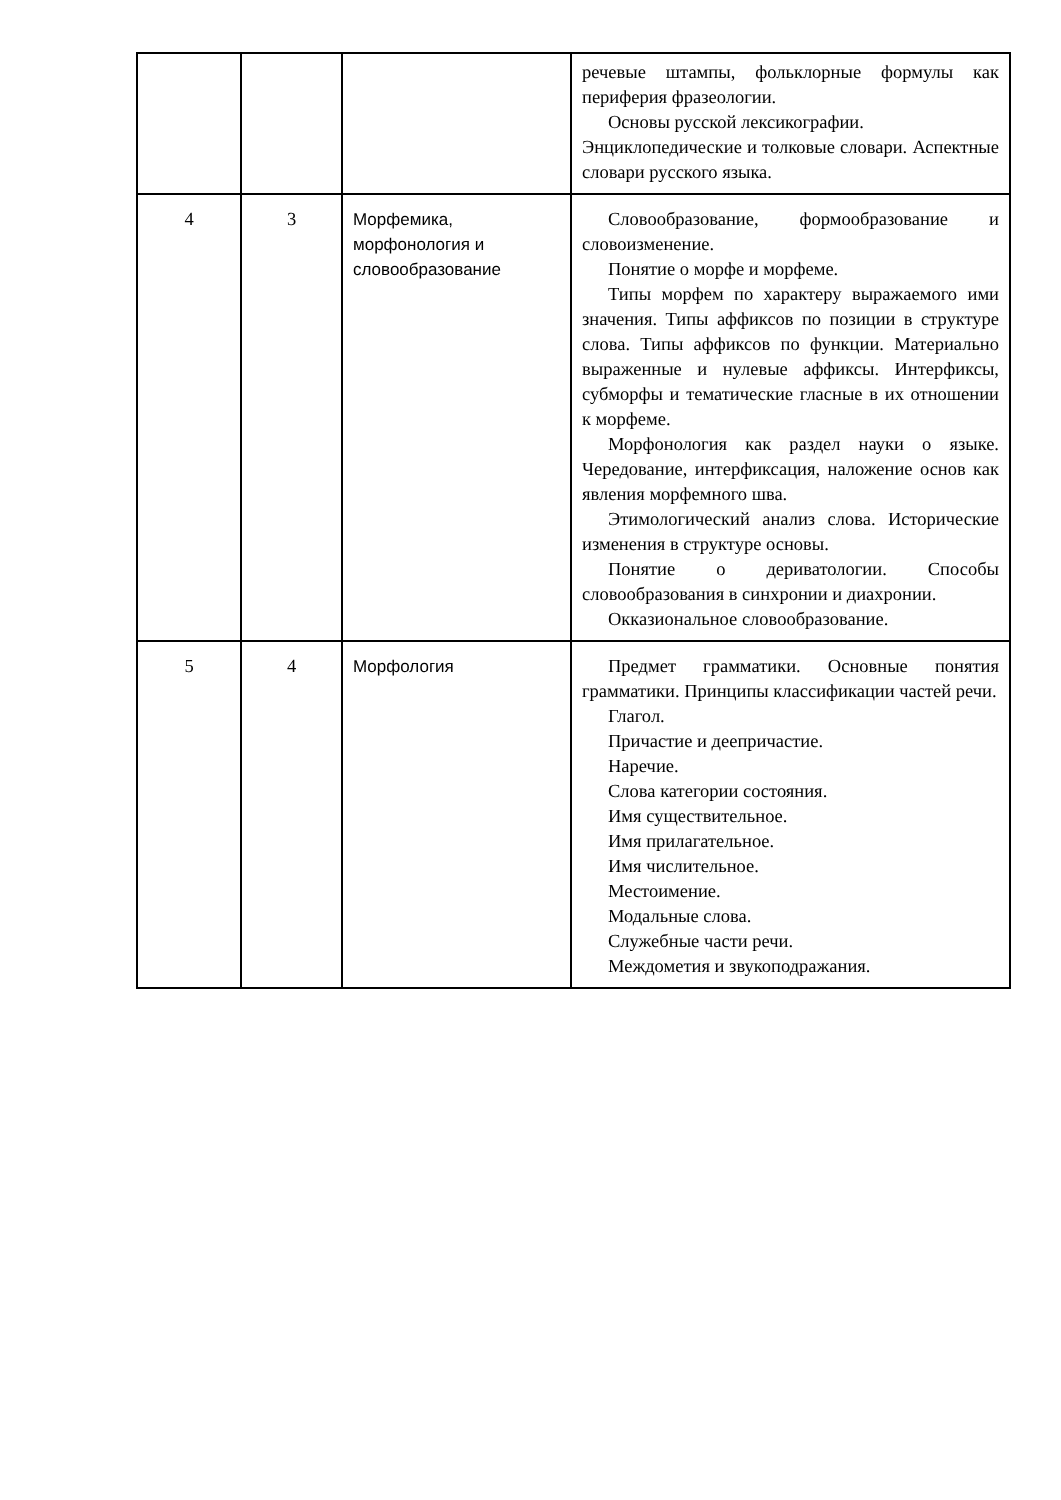| | | | речевые штампы, фольклорные формулы как периферия фразеологии. Основы русской лексикографии. Энциклопедические и толковые словари. Аспектные словари русского языка. |
| 4 | 3 | Морфемика, морфонология и словообразование | Словообразование, формообразование и словоизменение. Понятие о морфе и морфеме. Типы морфем по характеру выражаемого ими значения. Типы аффиксов по позиции в структуре слова. Типы аффиксов по функции. Материально выраженные и нулевые аффиксы. Интерфиксы, субморфы и тематические гласные в их отношении к морфеме. Морфонология как раздел науки о языке. Чередование, интерфиксация, наложение основ как явления морфемного шва. Этимологический анализ слова. Исторические изменения в структуре основы. Понятие о дериватологии. Способы словообразования в синхронии и диахронии. Окказиональное словообразование. |
| 5 | 4 | Морфология | Предмет грамматики. Основные понятия грамматики. Принципы классификации частей речи. Глагол. Причастие и деепричастие. Наречие. Слова категории состояния. Имя существительное. Имя прилагательное. Имя числительное. Местоимение. Модальные слова. Служебные части речи. Междометия и звукоподражания. |